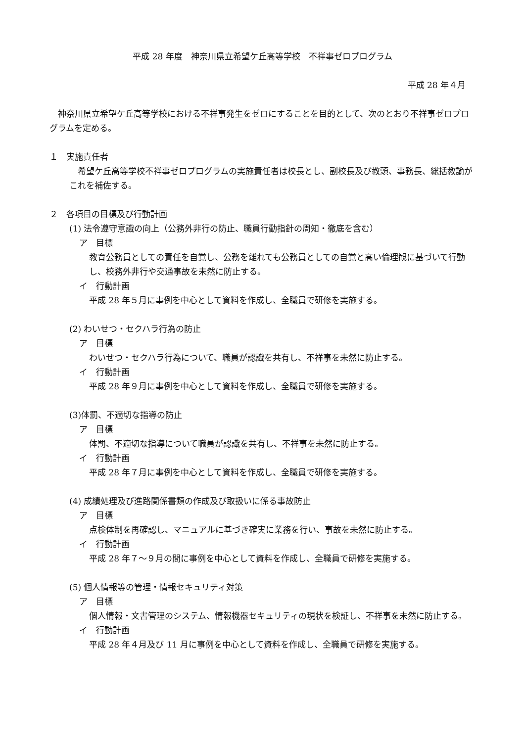平成 28 年度　神奈川県立希望ケ丘高等学校　不祥事ゼロプログラム
平成 28 年４月
　神奈川県立希望ケ丘高等学校における不祥事発生をゼロにすることを目的として、次のとおり不祥事ゼロプログラムを定める。
１　実施責任者
　希望ケ丘高等学校不祥事ゼロプログラムの実施責任者は校長とし、副校長及び教頭、事務長、総括教諭がこれを補佐する。
２　各項目の目標及び行動計画
(1) 法令遵守意識の向上（公務外非行の防止、職員行動指針の周知・徹底を含む）
ア　目標
教育公務員としての責任を自覚し、公務を離れても公務員としての自覚と高い倫理観に基づいて行動し、校務外非行や交通事故を未然に防止する。
イ　行動計画
平成 28 年５月に事例を中心として資料を作成し、全職員で研修を実施する。
(2) わいせつ・セクハラ行為の防止
ア　目標
わいせつ・セクハラ行為について、職員が認識を共有し、不祥事を未然に防止する。
イ　行動計画
平成 28 年９月に事例を中心として資料を作成し、全職員で研修を実施する。
(3)体罰、不適切な指導の防止
ア　目標
体罰、不適切な指導について職員が認識を共有し、不祥事を未然に防止する。
イ　行動計画
平成 28 年７月に事例を中心として資料を作成し、全職員で研修を実施する。
(4) 成績処理及び進路関係書類の作成及び取扱いに係る事故防止
ア　目標
点検体制を再確認し、マニュアルに基づき確実に業務を行い、事故を未然に防止する。
イ　行動計画
平成 28 年７～９月の間に事例を中心として資料を作成し、全職員で研修を実施する。
(5) 個人情報等の管理・情報セキュリティ対策
ア　目標
個人情報・文書管理のシステム、情報機器セキュリティの現状を検証し、不祥事を未然に防止する。
イ　行動計画
平成 28 年４月及び 11 月に事例を中心として資料を作成し、全職員で研修を実施する。